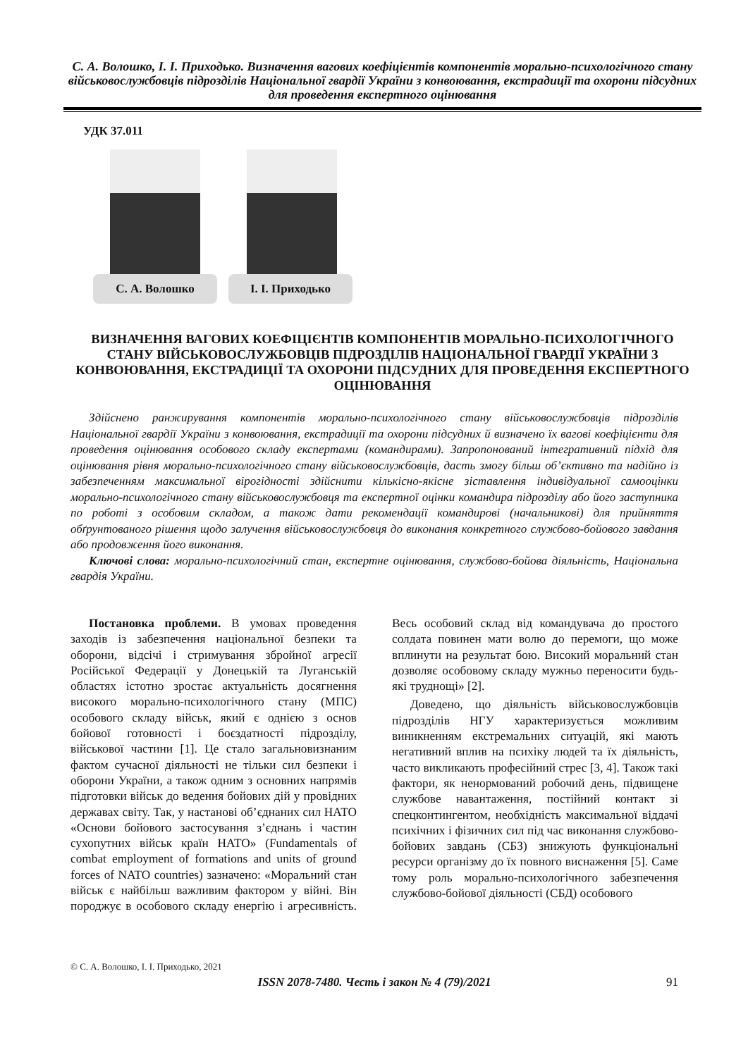С. А. Волошко, І. І. Приходько. Визначення вагових коефіцієнтів компонентів морально-психологічного стану військовослужбовців підрозділів Національної гвардії України з конвоювання, екстрадиції та охорони підсудних для проведення експертного оцінювання
УДК 37.011
С. А. Волошко І. І. Приходько
ВИЗНАЧЕННЯ ВАГОВИХ КОЕФІЦІЄНТІВ КОМПОНЕНТІВ МОРАЛЬНО-ПСИХОЛОГІЧНОГО СТАНУ ВІЙСЬКОВОСЛУЖБОВЦІВ ПІДРОЗДІЛІВ НАЦІОНАЛЬНОЇ ГВАРДІЇ УКРАЇНИ З КОНВОЮВАННЯ, ЕКСТРАДИЦІЇ ТА ОХОРОНИ ПІДСУДНИХ ДЛЯ ПРОВЕДЕННЯ ЕКСПЕРТНОГО ОЦІНЮВАННЯ
Здійснено ранжирування компонентів морально-психологічного стану військовослужбовців підрозділів Національної гвардії України з конвоювання, екстрадиції та охорони підсудних й визначено їх вагові коефіцієнти для проведення оцінювання особового складу експертами (командирами). Запропонований інтегративний підхід для оцінювання рівня морально-психологічного стану військовослужбовців, дасть змогу більш об’єктивно та надійно із забезпеченням максимальної вірогідності здійснити кількісно-якісне зіставлення індивідуальної самооцінки морально-психологічного стану військовослужбовця та експертної оцінки командира підрозділу або його заступника по роботі з особовим складом, а також дати рекомендації командирові (начальникові) для прийняття обґрунтованого рішення щодо залучення військовослужбовця до виконання конкретного службово-бойового завдання або продовження його виконання.
Ключові слова: морально-психологічний стан, експертне оцінювання, службово-бойова діяльність, Національна гвардія України.
Постановка проблеми. В умовах проведення заходів із забезпечення національної безпеки та оборони, відсічі і стримування збройної агресії Російської Федерації у Донецькій та Луганській областях істотно зростає актуальність досягнення високого морально-психологічного стану (МПС) особового складу військ, який є однією з основ бойової готовності і боєздатності підрозділу, військової частини [1]. Це стало загальновизнаним фактом сучасної діяльності не тільки сил безпеки і оборони України, а також одним з основних напрямів підготовки військ до ведення бойових дій у провідних державах світу. Так, у настанові об’єднаних сил НАТО «Основи бойового застосування з’єднань і частин сухопутних військ країн НАТО» (Fundamentals of combat employment of formations and units of ground forces of NATO countries) зазначено: «Моральний стан військ є найбільш важливим фактором у війні. Він породжує в особового складу енергію і агресивність. Весь особовий склад від командувача до простого солдата повинен мати волю до перемоги, що може вплинути на результат бою. Високий моральний стан дозволяє особовому складу мужньо переносити будь-які труднощі» [2].
Доведено, що діяльність військовослужбовців підрозділів НГУ характеризується можливим виникненням екстремальних ситуацій, які мають негативний вплив на психіку людей та їх діяльність, часто викликають професійний стрес [3, 4]. Також такі фактори, як ненормований робочий день, підвищене службове навантаження, постійний контакт зі спецконтингентом, необхідність максимальної віддачі психічних і фізичних сил під час виконання службово-бойових завдань (СБЗ) знижують функціональні ресурси організму до їх повного виснаження [5]. Саме тому роль морально-психологічного забезпечення службово-бойової діяльності (СБД) особового
© С. А. Волошко, І. І. Приходько, 2021
ISSN 2078-7480. Честь і закон № 4 (79)/2021 91